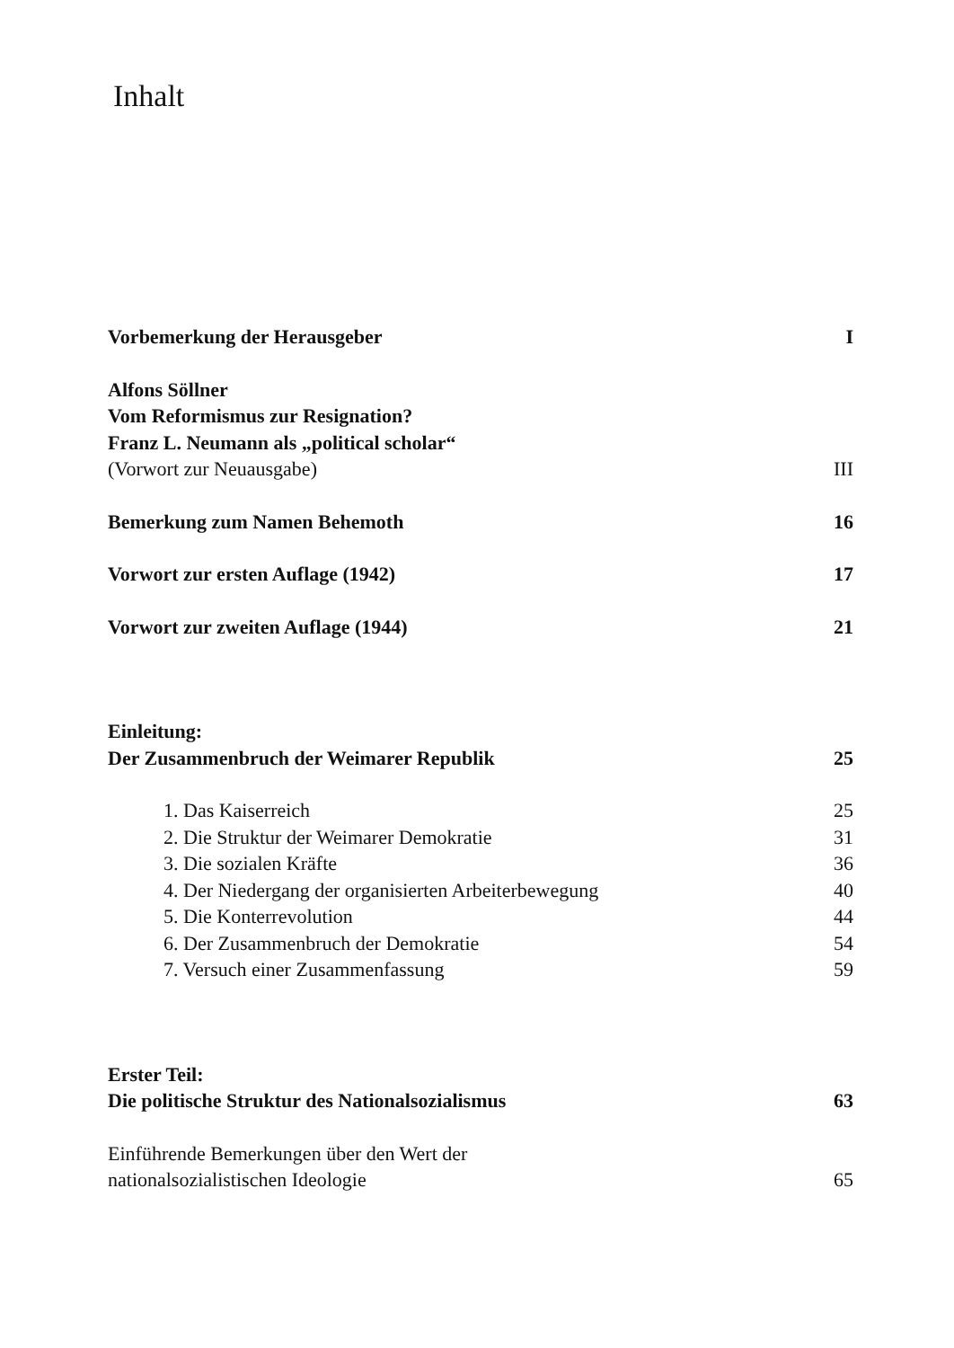Inhalt
Vorbemerkung der Herausgeber I
Alfons Söllner
Vom Reformismus zur Resignation?
Franz L. Neumann als „political scholar“
(Vorwort zur Neuausgabe) III
Bemerkung zum Namen Behemoth 16
Vorwort zur ersten Auflage (1942) 17
Vorwort zur zweiten Auflage (1944) 21
Einleitung:
Der Zusammenbruch der Weimarer Republik 25
1. Das Kaiserreich 25
2. Die Struktur der Weimarer Demokratie 31
3. Die sozialen Kräfte 36
4. Der Niedergang der organisierten Arbeiterbewegung 40
5. Die Konterrevolution 44
6. Der Zusammenbruch der Demokratie 54
7. Versuch einer Zusammenfassung 59
Erster Teil:
Die politische Struktur des Nationalsozialismus 63
Einführende Bemerkungen über den Wert der
nationalsozialistischen Ideologie 65